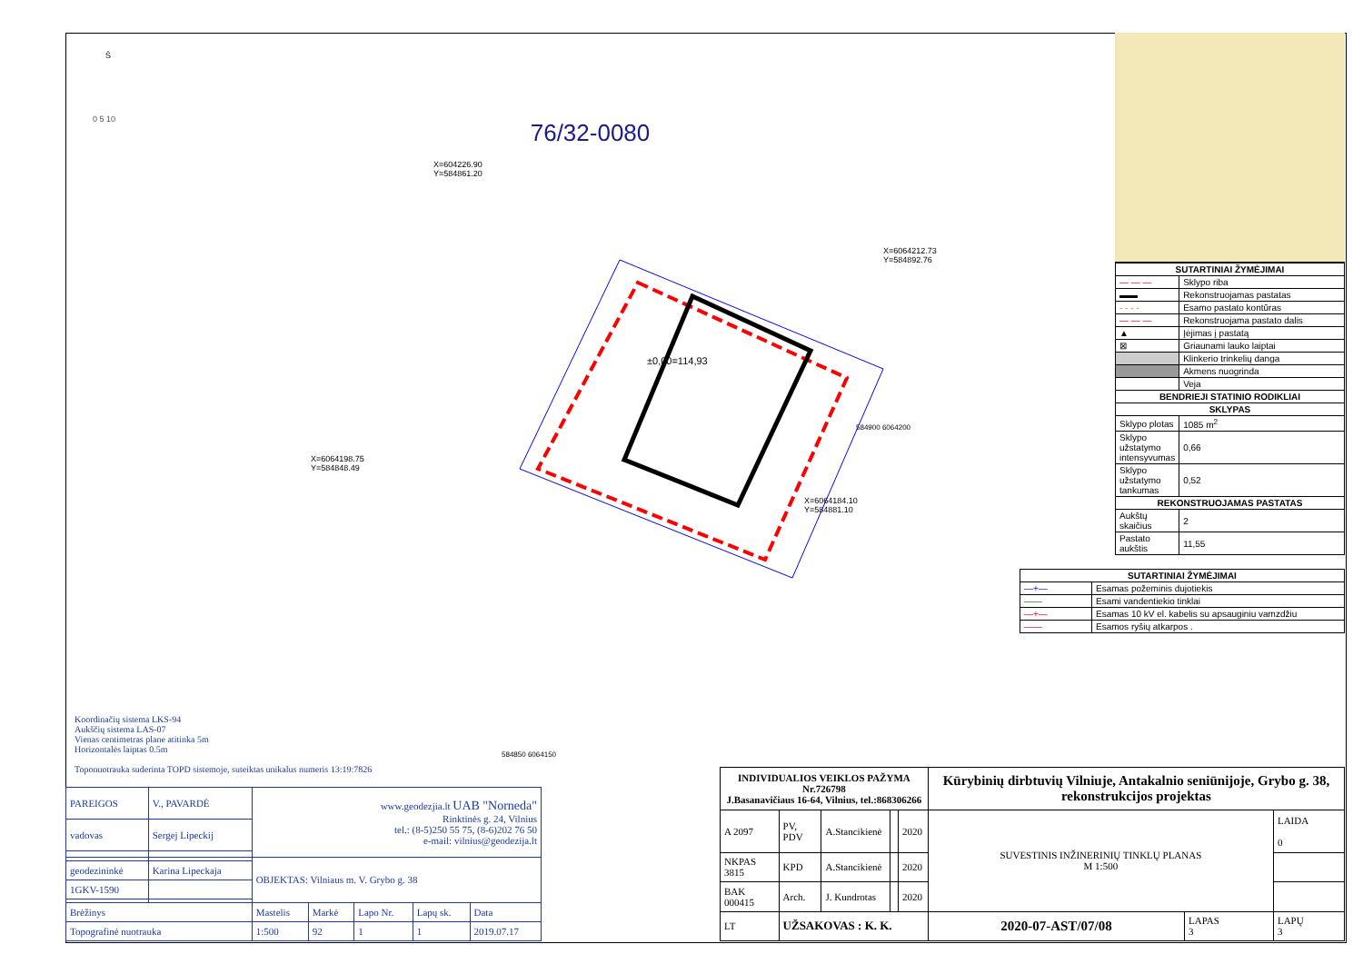Š
0 5 10
76/32-0080
X=604226.90
Y=584861.20
X=6064212.73
Y=584892.76
X=6064198.75
Y=584848.49
X=6064184.10
Y=584881.10
±0,00=114,93
584900 6064200
584850 6064150
| SUTARTINIAI ŽYMĖJIMAI | |
| --- | --- |
| —+— | Esamas požeminis dujotiekis |
| —— | Esami vandentiekio tinklai |
| —+— | Esamas 10 kV el. kabelis su apsauginiu vamzdžiu |
| —— | Esamos ryšių atkarpos . |
Koordinačių sistema LKS-94
Aukščių sistema LAS-07
Vienas centimetras plane atitinka 5m
Horizontalės laiptas 0.5m
Toponuotrauka suderinta TOPD sistemoje, suteiktas unikalus numeris 13:19:7826
| SUTARTINIAI ŽYMĖJIMAI | |
| --- | --- |
| — — — | Sklypo riba |
| ▬▬ | Rekonstruojamas pastatas |
| - - - - | Esamo pastato kontūras |
| — — — | Rekonstruojama pastato dalis |
| ▲ | Įėjimas į pastatą |
| ⊠ | Griaunami lauko laiptai |
| | Klinkerio trinkelių danga |
| | Akmens nuogrinda |
| | Veja |
| BENDRIEJI STATINIO RODIKLIAI | |
| SKLYPAS | |
| Sklypo plotas | 1085 m<sup>2</sup> |
| Sklypo užstatymo intensyvumas | 0,66 |
| Sklypo užstatymo tankumas | 0,52 |
| REKONSTRUOJAMAS PASTATAS | |
| Aukštų skaičius | 2 |
| Pastato aukštis | 11,55 |
| PAREIGOS | V., PAVARDĖ | www.geodezjia.lt UAB "Norneda" Rinktinės g. 24, Vilnius tel.: (8-5)250 55 75, (8-6)202 76 50 e-mail: vilnius@geodezija.lt | | | | |
| vadovas | Sergej Lipeckij | | | | | |
| | | OBJEKTAS: Vilniaus m. V. Grybo g. 38 | | | | |
| geodezininkė | Karina Lipeckaja | | | | | |
| 1GKV-1590 | | | | | | |
| Brėžinys | | Mastelis | Markė | Lapo Nr. | Lapų sk. | Data |
| Topografinė nuotrauka | | 1:500 | 92 | 1 | 1 | 2019.07.17 |
| INDIVIDUALIOS VEIKLOS PAŽYMA Nr.726798 J.Basanavičiaus 16-64, Vilnius, tel.:868306266 | | | | | Kūrybinių dirbtuvių Vilniuje, Antakalnio seniūnijoje, Grybo g. 38, rekonstrukcijos projektas | | |
| A 2097 | PV, PDV | A.Stancikienė | | 2020 | SUVESTINIS INŽINERINIŲ TINKLŲ PLANAS M 1:500 | | LAIDA 0 |
| NKPAS 3815 | KPD | A.Stancikienė | | 2020 | | | |
| BAK 000415 | Arch. | J. Kundrotas | | 2020 | | | |
| LT | UŽSAKOVAS : K. K. | | | | 2020-07-AST/07/08 | LAPAS 3 | LAPŲ 3 |